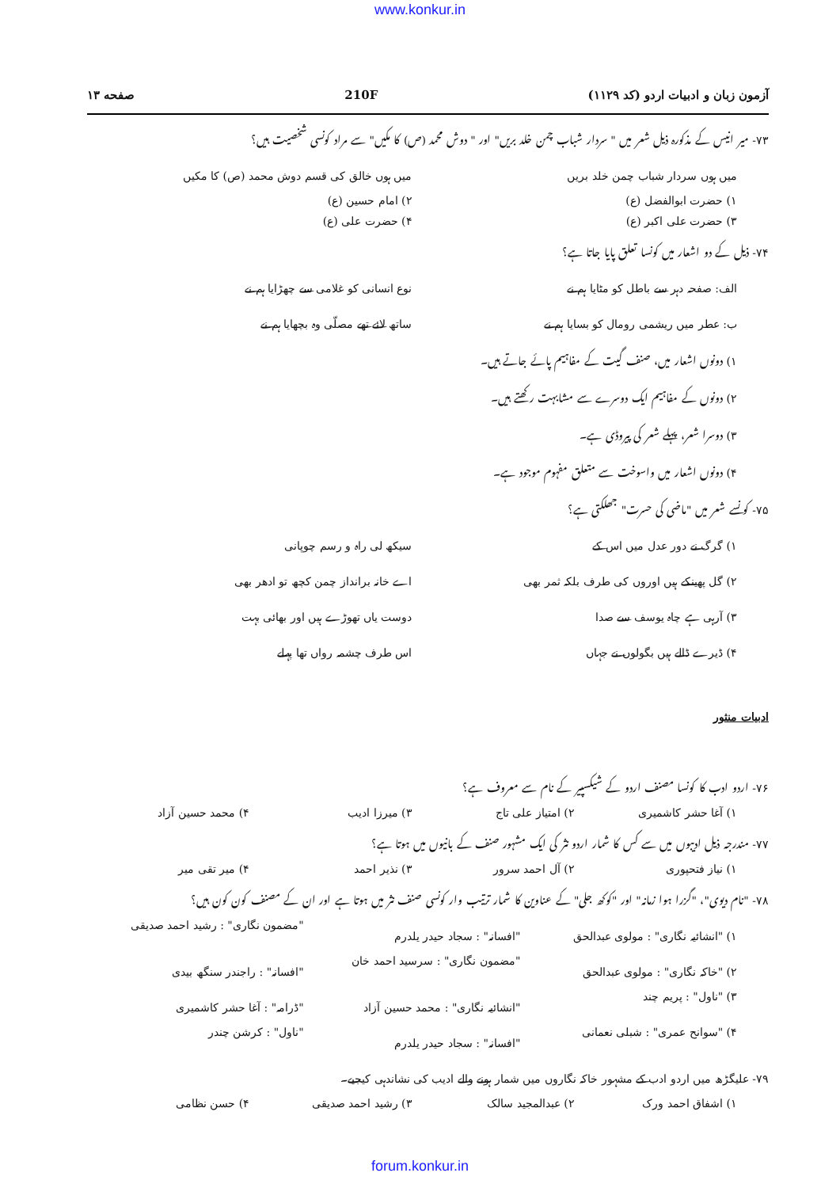www.konkur.in
آزمون زبان و ادبیات اردو (کد ۱۱۲۹) 210F صفحه ۱۳
۷۳- میر انیس کے مذکورہ ذیل شعر میں " سردار شباب چمن خلد بریں" اور " دوش محمد (ص) کا مکیں" سے مراد کونسی شخصیت ہیں؟
میں ہوں سردار شباب چمن خلد بریں
میں ہوں خالق کی قسم دوش محمد (ص) کا مکیں
۱) حضرت ابوالفضل (ع) ۲) امام حسین (ع)
۳) حضرت علی اکبر (ع) ۴) حضرت علی (ع)
۷۴- ذیل کے دو اشعار میں کونسا تعلق پایا جاتا ہے؟
الف: صفحہ دہر سے باطل کو مٹایا ہم نے
نوع انسانی کو غلامی سے چھڑایا ہم نے
ب: عطر میں ریشمی رومال کو بسایا ہم نے
ساتھ لائے تھے مصلّی وہ بچھایا ہم نے
۱) دونوں اشعار میں، صنف گیت کے مفاہیم پائے جاتے ہیں۔
۲) دونوں کے مفاہیم ایک دوسرے سے مشابہت رکھتے ہیں۔
۳) دوسرا شعر، پہلے شعر کی پیروڈی ہے۔
۴) دونوں اشعار میں واسوخت سے متعلق مفہوم موجود ہے۔
۷۵- کونسے شعر میں "ماضی کی حسرت" جھلکتی ہے؟
۱) گرگ نے دور عدل میں اس کے سیکھ لی راہ و رسم چوپانی
۲) گل پھینکے ہیں اوروں کی طرف بلکہ ثمر بھی
اے خانہ برانداز چمن کچھ تو ادھر بھی
۳) آرہی ہے چاہ یوسف سے صدا دوست یاں تھوڑے ہیں اور بھائی بہت
۴) ڈیرے ڈالے ہیں بگولوں نے جہاں
اس طرف چشمہ رواں تھا پہلے
ادبیات منثور
۷۶- اردو ادب کا کونسا مصنف اردو کے شیکسپیر کے نام سے معروف ہے؟
۱) آغا حشر کاشمیری ۲) امتیاز علی تاج ۳) میرزا ادیب ۴) محمد حسین آزاد
۷۷- مندرجہ ذیل ادیبوں میں سے کس کا شمار اردو نثر کی ایک مشہور صنف کے بانیوں میں ہوتا ہے؟
۱) نیاز فتحپوری ۲) آل احمد سرور ۳) نذیر احمد ۴) میر تقی میر
۷۸- "نام دیوی"، "گزرا ہوا زمانہ" اور "کوکھ جلی" کے عناوین کا شمار ترتیب وار کونسی صنف نثر میں ہوتا ہے اور ان کے مصنف کون کون ہیں؟
۱) "انشائیہ نگاری" : مولوی عبدالحق
"افسانہ" : سجاد حیدر یلدرم "مضمون نگاری" : رشید احمد صدیقی
۲) "خاکہ نگاری" : مولوی عبدالحق
"مضمون نگاری" : سرسید احمد خان "افسانہ" : راجندر سنگھ بیدی
۳) "ناول" : پریم چند "انشائیہ نگاری" : محمد حسین آزاد
"ڈرامہ" : آغا حشر کاشمیری
۴) "سوانح عمری" : شبلی نعمانی "افسانہ" : سجاد حیدر یلدرم "ناول" : کرشن چندر
۷۹- علیگڑھ میں اردو ادب کے مشہور خاکہ نگاروں میں شمار ہونے والے ادیب کی نشاندہی کیجیے۔
۱) اشفاق احمد ورک ۲) عبدالمجید سالک ۳) رشید احمد صدیقی ۴) حسن نظامی
forum.konkur.in